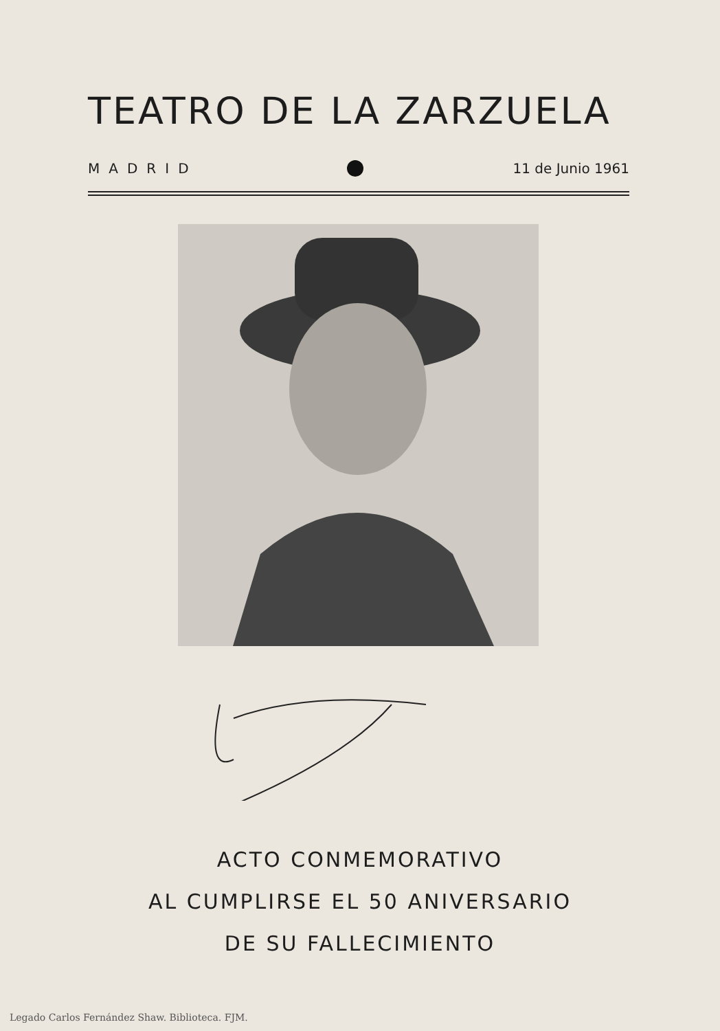TEATRO DE LA ZARZUELA
MADRID 11 de Junio 1961
ACTO CONMEMORATIVO
AL CUMPLIRSE EL 50 ANIVERSARIO
DE SU FALLECIMIENTO
Legado Carlos Fernández Shaw. Biblioteca. FJM.